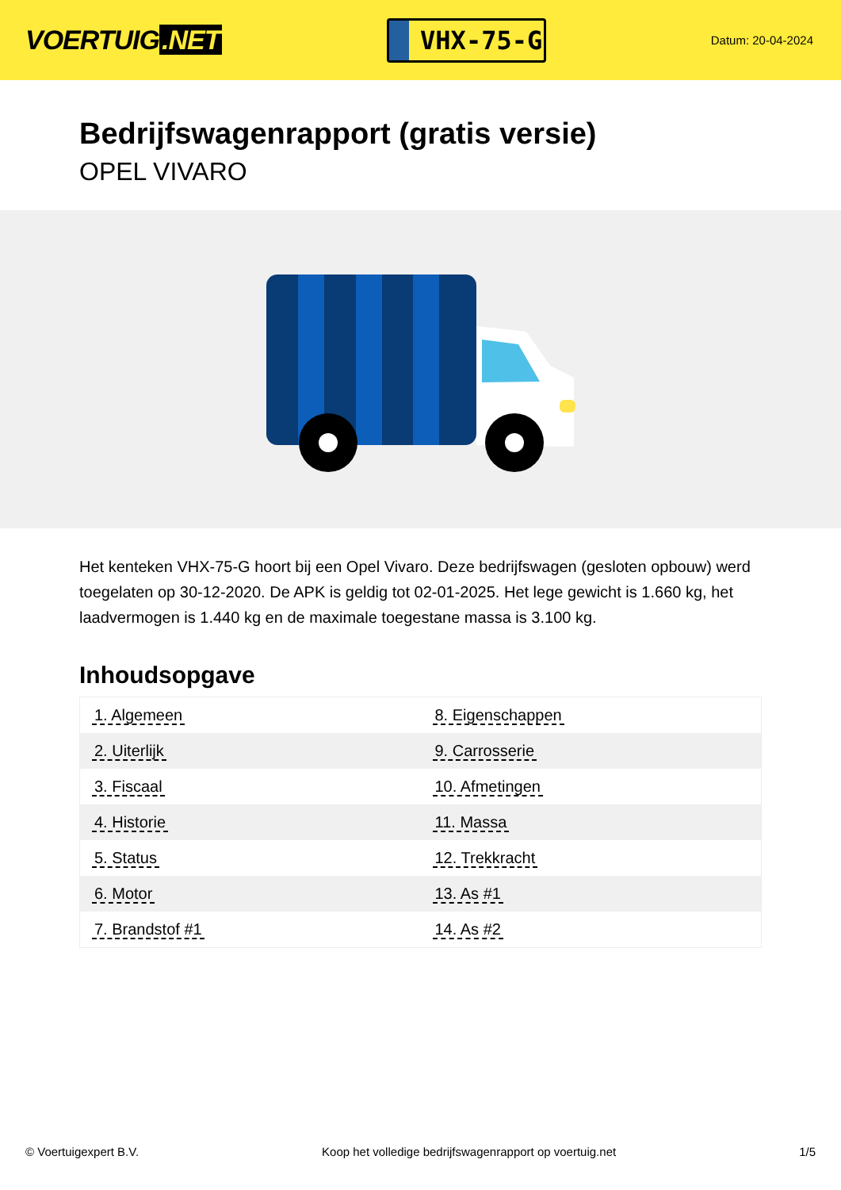VOERTUIG.NET
VHX-75-G
Datum: 20-04-2024
Bedrijfswagenrapport (gratis versie)
OPEL VIVARO
Het kenteken VHX-75-G hoort bij een Opel Vivaro. Deze bedrijfswagen (gesloten opbouw) werd toegelaten op 30-12-2020. De APK is geldig tot 02-01-2025. Het lege gewicht is 1.660 kg, het laadvermogen is 1.440 kg en de maximale toegestane massa is 3.100 kg.
Inhoudsopgave
| 1. Algemeen | 8. Eigenschappen |
| 2. Uiterlijk | 9. Carrosserie |
| 3. Fiscaal | 10. Afmetingen |
| 4. Historie | 11. Massa |
| 5. Status | 12. Trekkracht |
| 6. Motor | 13. As #1 |
| 7. Brandstof #1 | 14. As #2 |
© Voertuigexpert B.V. Koop het volledige bedrijfswagenrapport op voertuig.net 1/5